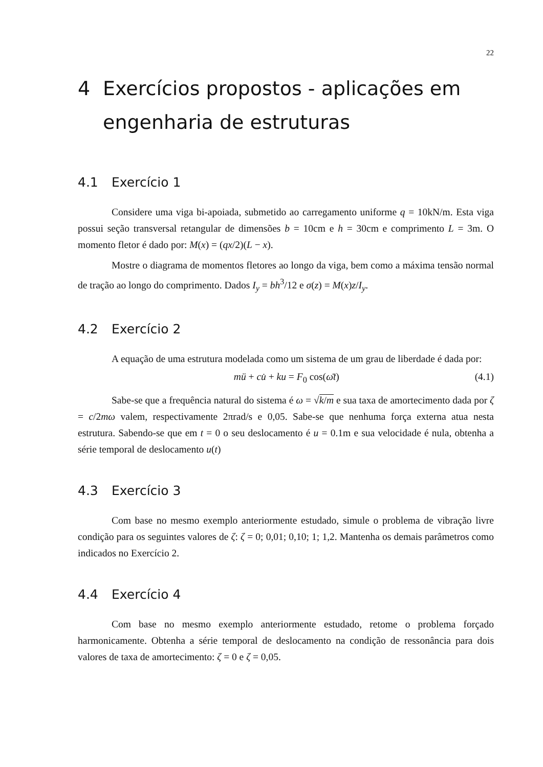22
4 Exercícios propostos - aplicações em engenharia de estruturas
4.1 Exercício 1
Considere uma viga bi-apoiada, submetido ao carregamento uniforme q = 10kN/m. Esta viga possui seção transversal retangular de dimensões b = 10cm e h = 30cm e comprimento L = 3m. O momento fletor é dado por: M(x) = (qx/2)(L − x).
Mostre o diagrama de momentos fletores ao longo da viga, bem como a máxima tensão normal de tração ao longo do comprimento. Dados I<sub>y</sub> = bh<sup>3</sup>/12 e σ(z) = M(x)z/I<sub>y</sub>.
4.2 Exercício 2
A equação de uma estrutura modelada como um sistema de um grau de liberdade é dada por:
mü + cu̇ + ku = F<sub>0</sub> cos(ω̄t) (4.1)
Sabe-se que a frequência natural do sistema é ω = √k/m e sua taxa de amortecimento dada por ζ = c/2mω valem, respectivamente 2πrad/s e 0,05. Sabe-se que nenhuma força externa atua nesta estrutura. Sabendo-se que em t = 0 o seu deslocamento é u = 0.1m e sua velocidade é nula, obtenha a série temporal de deslocamento u(t)
4.3 Exercício 3
Com base no mesmo exemplo anteriormente estudado, simule o problema de vibração livre condição para os seguintes valores de ζ: ζ = 0; 0,01; 0,10; 1; 1,2. Mantenha os demais parâmetros como indicados no Exercício 2.
4.4 Exercício 4
Com base no mesmo exemplo anteriormente estudado, retome o problema forçado harmonicamente. Obtenha a série temporal de deslocamento na condição de ressonância para dois valores de taxa de amortecimento: ζ = 0 e ζ = 0,05.